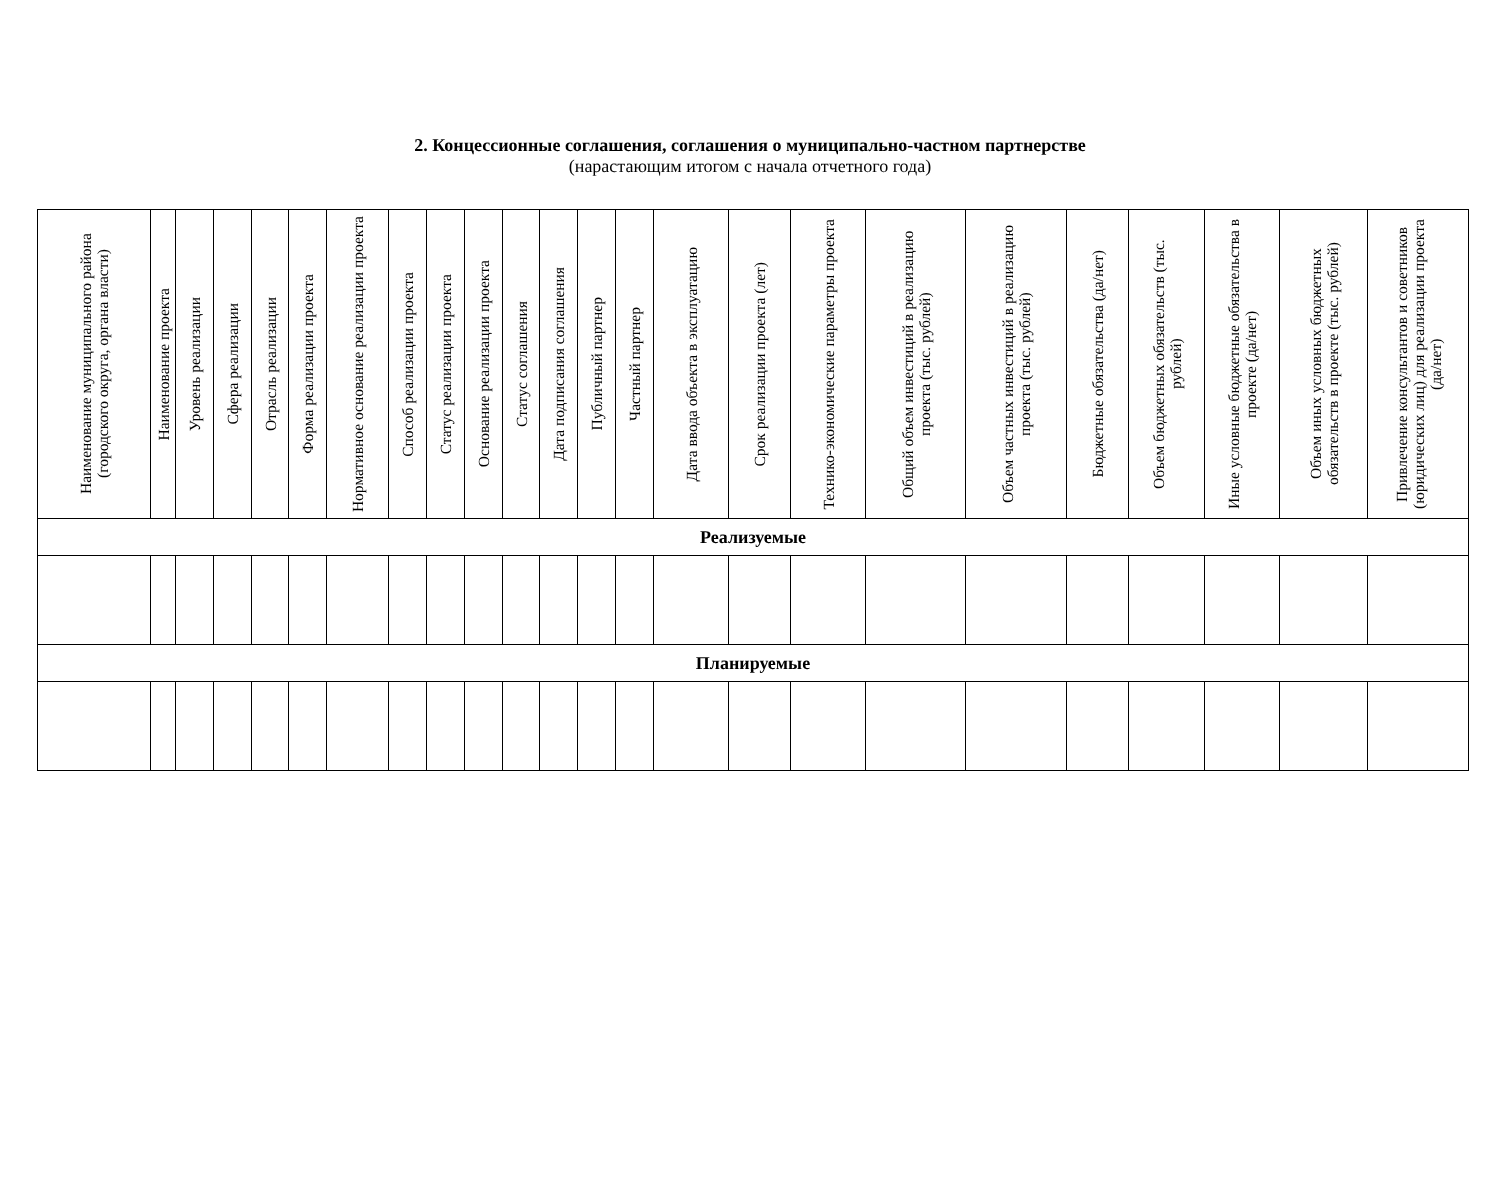2. Концессионные соглашения, соглашения о муниципально-частном партнерстве
(нарастающим итогом с начала отчетного года)
| Наименование муниципального района (городского округа, органа власти) | Наименование проекта | Уровень реализации | Сфера реализации | Отрасль реализации | Форма реализации проекта | Нормативное основание реализации проекта | Способ реализации проекта | Статус реализации проекта | Основание реализации проекта | Статус соглашения | Дата подписания соглашения | Публичный партнер | Частный партнер | Дата ввода объекта в эксплуатацию | Срок реализации проекта (лет) | Технико-экономические параметры проекта | Общий объем инвестиций в реализацию проекта (тыс. рублей) | Объем частных инвестиций в реализацию проекта (тыс. рублей) | Бюджетные обязательства (да/нет) | Объем бюджетных обязательств (тыс. рублей) | Иные условные бюджетные обязательства в проекте (да/нет) | Объем иных условных бюджетных обязательств в проекте (тыс. рублей) | Привлечение консультантов и советников (юридических лиц) для реализации проекта (да/нет) |
| --- | --- | --- | --- | --- | --- | --- | --- | --- | --- | --- | --- | --- | --- | --- | --- | --- | --- | --- | --- | --- | --- | --- | --- |
| Реализуемые | | | | | | | | | | | | | | | | | | | | | | | |
| Планируемые | | | | | | | | | | | | | | | | | | | | | | | |